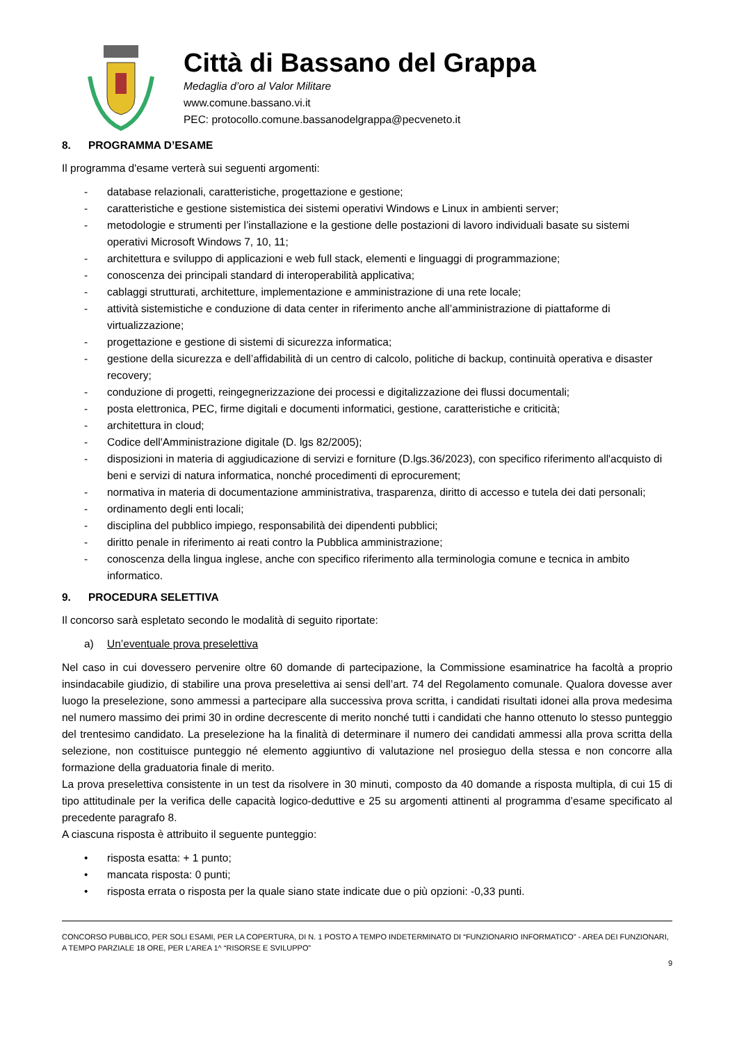Città di Bassano del Grappa
Medaglia d’oro al Valor Militare
www.comune.bassano.vi.it
PEC: protocollo.comune.bassanodelgrappa@pecveneto.it
8. PROGRAMMA D’ESAME
Il programma d'esame verterà sui seguenti argomenti:
- database relazionali, caratteristiche, progettazione e gestione;
- caratteristiche e gestione sistemistica dei sistemi operativi Windows e Linux in ambienti server;
- metodologie e strumenti per l’installazione e la gestione delle postazioni di lavoro individuali basate su sistemi operativi Microsoft Windows 7, 10, 11;
- architettura e sviluppo di applicazioni e web full stack, elementi e linguaggi di programmazione;
- conoscenza dei principali standard di interoperabilità applicativa;
- cablaggi strutturati, architetture, implementazione e amministrazione di una rete locale;
- attività sistemistiche e conduzione di data center in riferimento anche all’amministrazione di piattaforme di virtualizzazione;
- progettazione e gestione di sistemi di sicurezza informatica;
- gestione della sicurezza e dell’affidabilità di un centro di calcolo, politiche di backup, continuità operativa e disaster recovery;
- conduzione di progetti, reingegnerizzazione dei processi e digitalizzazione dei flussi documentali;
- posta elettronica, PEC, firme digitali e documenti informatici, gestione, caratteristiche e criticità;
- architettura in cloud;
- Codice dell'Amministrazione digitale (D. lgs 82/2005);
- disposizioni in materia di aggiudicazione di servizi e forniture (D.lgs.36/2023), con specifico riferimento all'acquisto di beni e servizi di natura informatica, nonché procedimenti di eprocurement;
- normativa in materia di documentazione amministrativa, trasparenza, diritto di accesso e tutela dei dati personali;
- ordinamento degli enti locali;
- disciplina del pubblico impiego, responsabilità dei dipendenti pubblici;
- diritto penale in riferimento ai reati contro la Pubblica amministrazione;
- conoscenza della lingua inglese, anche con specifico riferimento alla terminologia comune e tecnica in ambito informatico.
9. PROCEDURA SELETTIVA
Il concorso sarà espletato secondo le modalità di seguito riportate:
a) Un’eventuale prova preselettiva
Nel caso in cui dovessero pervenire oltre 60 domande di partecipazione, la Commissione esaminatrice ha facoltà a proprio insindacabile giudizio, di stabilire una prova preselettiva ai sensi dell’art. 74 del Regolamento comunale. Qualora dovesse aver luogo la preselezione, sono ammessi a partecipare alla successiva prova scritta, i candidati risultati idonei alla prova medesima nel numero massimo dei primi 30 in ordine decrescente di merito nonché tutti i candidati che hanno ottenuto lo stesso punteggio del trentesimo candidato. La preselezione ha la finalità di determinare il numero dei candidati ammessi alla prova scritta della selezione, non costituisce punteggio né elemento aggiuntivo di valutazione nel prosieguo della stessa e non concorre alla formazione della graduatoria finale di merito.
La prova preselettiva consistente in un test da risolvere in 30 minuti, composto da 40 domande a risposta multipla, di cui 15 di tipo attitudinale per la verifica delle capacità logico-deduttive e 25 su argomenti attinenti al programma d’esame specificato al precedente paragrafo 8.
A ciascuna risposta è attribuito il seguente punteggio:
• risposta esatta: + 1 punto;
• mancata risposta: 0 punti;
• risposta errata o risposta per la quale siano state indicate due o più opzioni: -0,33 punti.
CONCORSO PUBBLICO, PER SOLI ESAMI, PER LA COPERTURA, DI N. 1 POSTO A TEMPO INDETERMINATO DI “FUNZIONARIO INFORMATICO” - AREA DEI FUNZIONARI, A TEMPO PARZIALE 18 ORE, PER L’AREA 1^ “RISORSE E SVILUPPO”
9